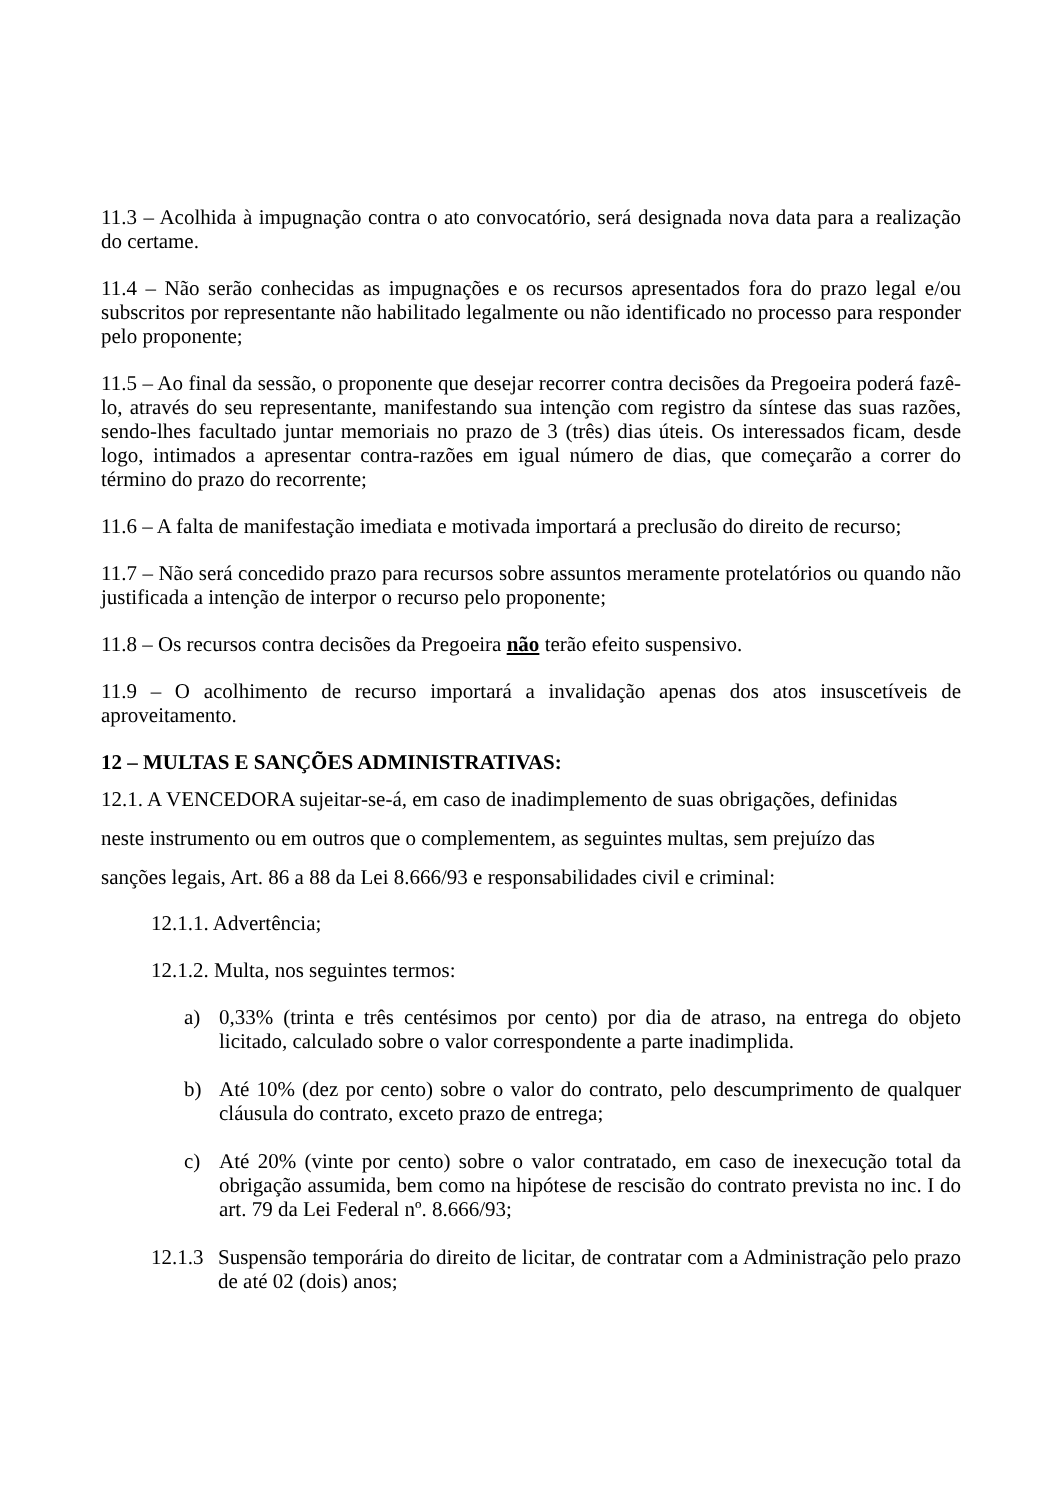11.3 – Acolhida à impugnação contra o ato convocatório, será designada nova data para a realização do certame.
11.4 – Não serão conhecidas as impugnações e os recursos apresentados fora do prazo legal e/ou subscritos por representante não habilitado legalmente ou não identificado no processo para responder pelo proponente;
11.5 – Ao final da sessão, o proponente que desejar recorrer contra decisões da Pregoeira poderá fazê-lo, através do seu representante, manifestando sua intenção com registro da síntese das suas razões, sendo-lhes facultado juntar memoriais no prazo de 3 (três) dias úteis. Os interessados ficam, desde logo, intimados a apresentar contra-razões em igual número de dias, que começarão a correr do término do prazo do recorrente;
11.6 – A falta de manifestação imediata e motivada importará a preclusão do direito de recurso;
11.7 – Não será concedido prazo para recursos sobre assuntos meramente protelatórios ou quando não justificada a intenção de interpor o recurso pelo proponente;
11.8 – Os recursos contra decisões da Pregoeira não terão efeito suspensivo.
11.9 – O acolhimento de recurso importará a invalidação apenas dos atos insuscetíveis de aproveitamento.
12 – MULTAS E SANÇÕES ADMINISTRATIVAS:
12.1. A VENCEDORA sujeitar-se-á, em caso de inadimplemento de suas obrigações, definidas
neste instrumento ou em outros que o complementem, as seguintes multas, sem prejuízo das
sanções legais, Art. 86 a 88 da Lei 8.666/93 e responsabilidades civil e criminal:
12.1.1. Advertência;
12.1.2. Multa, nos seguintes termos:
a) 0,33% (trinta e três centésimos por cento) por dia de atraso, na entrega do objeto licitado, calculado sobre o valor correspondente a parte inadimplida.
b) Até 10% (dez por cento) sobre o valor do contrato, pelo descumprimento de qualquer cláusula do contrato, exceto prazo de entrega;
c) Até 20% (vinte por cento) sobre o valor contratado, em caso de inexecução total da obrigação assumida, bem como na hipótese de rescisão do contrato prevista no inc. I do art. 79 da Lei Federal nº. 8.666/93;
12.1.3 Suspensão temporária do direito de licitar, de contratar com a Administração pelo prazo de até 02 (dois) anos;